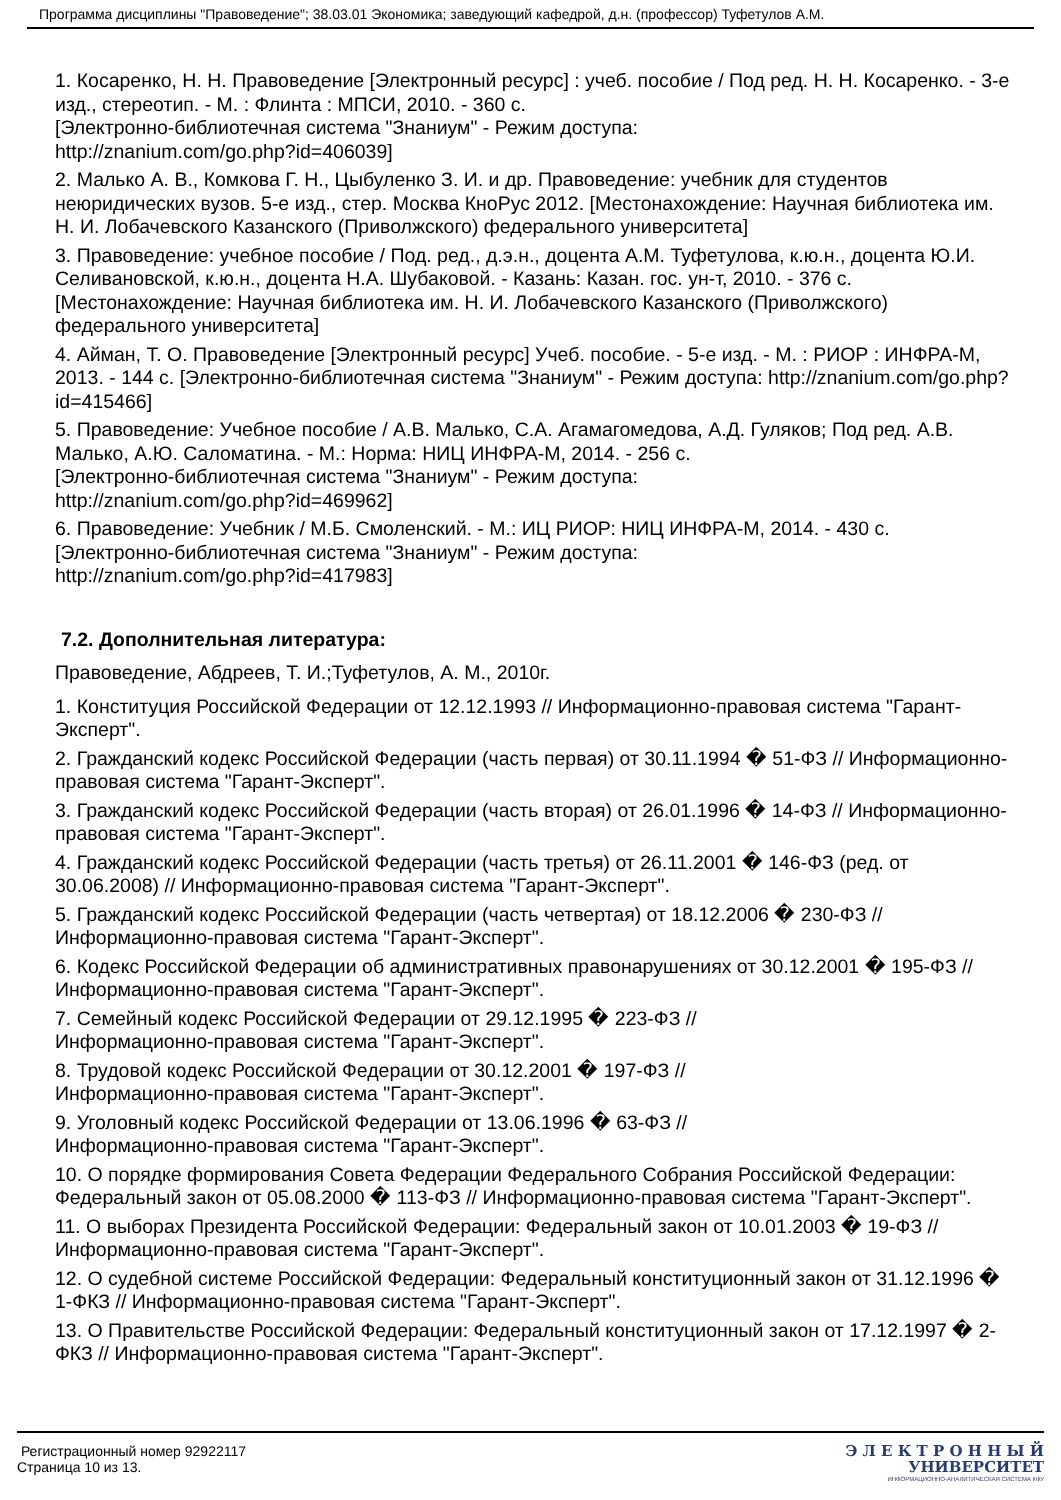Программа дисциплины "Правоведение"; 38.03.01 Экономика; заведующий кафедрой, д.н. (профессор) Туфетулов А.М.
1. Косаренко, Н. Н. Правоведение [Электронный ресурс] : учеб. пособие / Под ред. Н. Н. Косаренко. - 3-е изд., стереотип. - М. : Флинта : МПСИ, 2010. - 360 с.
[Электронно-библиотечная система "Знаниум" - Режим доступа:
http://znanium.com/go.php?id=406039]
2. Малько А. В., Комкова Г. Н., Цыбуленко З. И. и др. Правоведение: учебник для студентов неюридических вузов. 5-е изд., стер. Москва КноРус 2012. [Местонахождение: Научная библиотека им. Н. И. Лобачевского Казанского (Приволжского) федерального университета]
3. Правоведение: учебное пособие / Под. ред., д.э.н., доцента А.М. Туфетулова, к.ю.н., доцента Ю.И. Селивановской, к.ю.н., доцента Н.А. Шубаковой. - Казань: Казан. гос. ун-т, 2010. - 376 с. [Местонахождение: Научная библиотека им. Н. И. Лобачевского Казанского (Приволжского) федерального университета]
4. Айман, Т. О. Правоведение [Электронный ресурс] Учеб. пособие. - 5-е изд. - М. : РИОР : ИНФРА-М, 2013. - 144 с. [Электронно-библиотечная система "Знаниум" - Режим доступа: http://znanium.com/go.php?id=415466]
5. Правоведение: Учебное пособие / А.В. Малько, С.А. Агамагомедова, А.Д. Гуляков; Под ред. А.В. Малько, А.Ю. Саломатина. - М.: Норма: НИЦ ИНФРА-М, 2014. - 256 с.
[Электронно-библиотечная система "Знаниум" - Режим доступа:
http://znanium.com/go.php?id=469962]
6. Правоведение: Учебник / М.Б. Смоленский. - М.: ИЦ РИОР: НИЦ ИНФРА-М, 2014. - 430 с.
[Электронно-библиотечная система "Знаниум" - Режим доступа:
http://znanium.com/go.php?id=417983]
7.2. Дополнительная литература:
Правоведение, Абдреев, Т. И.;Туфетулов, А. М., 2010г.
1. Конституция Российской Федерации от 12.12.1993 // Информационно-правовая система "Гарант-Эксперт".
2. Гражданский кодекс Российской Федерации (часть первая) от 30.11.1994 � 51-ФЗ // Информационно-правовая система "Гарант-Эксперт".
3. Гражданский кодекс Российской Федерации (часть вторая) от 26.01.1996 � 14-ФЗ // Информационно-правовая система "Гарант-Эксперт".
4. Гражданский кодекс Российской Федерации (часть третья) от 26.11.2001 � 146-ФЗ (ред. от 30.06.2008) // Информационно-правовая система "Гарант-Эксперт".
5. Гражданский кодекс Российской Федерации (часть четвертая) от 18.12.2006 � 230-ФЗ // Информационно-правовая система "Гарант-Эксперт".
6. Кодекс Российской Федерации об административных правонарушениях от 30.12.2001 � 195-ФЗ // Информационно-правовая система "Гарант-Эксперт".
7. Семейный кодекс Российской Федерации от 29.12.1995 � 223-ФЗ //
Информационно-правовая система "Гарант-Эксперт".
8. Трудовой кодекс Российской Федерации от 30.12.2001 � 197-ФЗ //
Информационно-правовая система "Гарант-Эксперт".
9. Уголовный кодекс Российской Федерации от 13.06.1996 � 63-ФЗ //
Информационно-правовая система "Гарант-Эксперт".
10. О порядке формирования Совета Федерации Федерального Собрания Российской Федерации: Федеральный закон от 05.08.2000 � 113-ФЗ // Информационно-правовая система "Гарант-Эксперт".
11. О выборах Президента Российской Федерации: Федеральный закон от 10.01.2003 � 19-ФЗ // Информационно-правовая система "Гарант-Эксперт".
12. О судебной системе Российской Федерации: Федеральный конституционный закон от 31.12.1996 � 1-ФКЗ // Информационно-правовая система "Гарант-Эксперт".
13. О Правительстве Российской Федерации: Федеральный конституционный закон от 17.12.1997 � 2-ФКЗ // Информационно-правовая система "Гарант-Эксперт".
Регистрационный номер 92922117
Страница 10 из 13.
Э Л Е К Т Р О Н Н Ы Й
УНИВЕРСИТЕТ
ИНФОРМАЦИОННО-АНАЛИТИЧЕСКАЯ СИСТЕМА КФУ